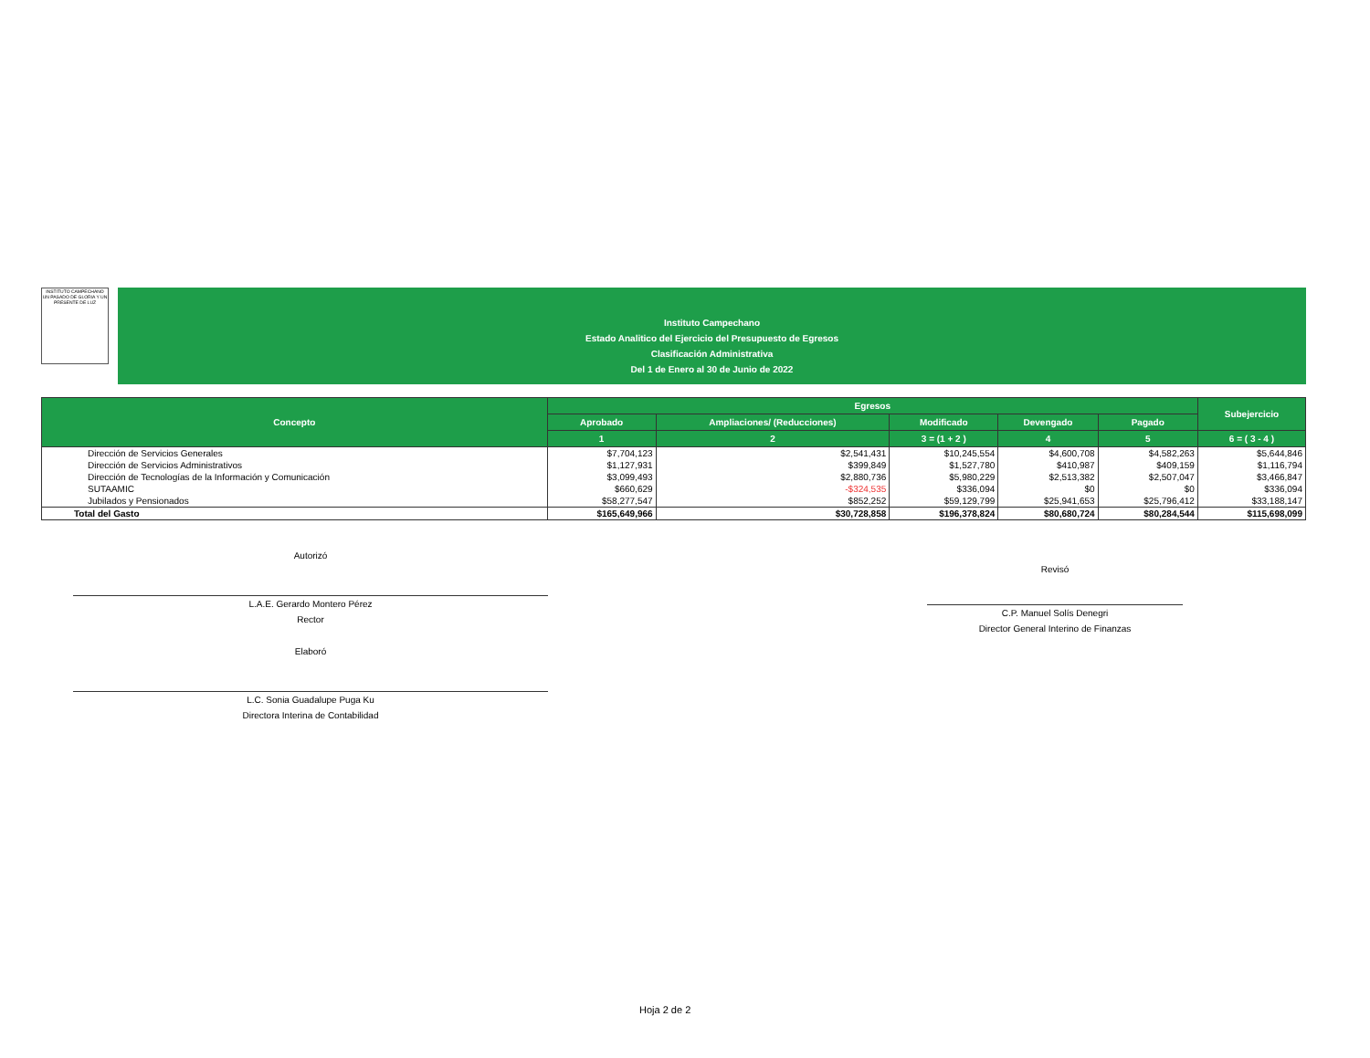INSTITUTO CAMPECHANO
UN PASADO DE GLORIA Y UN PRESENTE DE LUZ
Instituto Campechano
Estado Analitico del Ejercicio del Presupuesto de Egresos
Clasificación Administrativa
Del 1 de Enero al 30 de Junio de 2022
| Concepto | Egresos | | | | | Subejercicio |
| --- | --- | --- | --- | --- | --- | --- |
| | Aprobado | Ampliaciones/ (Reducciones) | Modificado | Devengado | Pagado | |
| | 1 | 2 | 3 = (1 + 2 ) | 4 | 5 | 6 = ( 3 - 4 ) |
| Dirección de Servicios Generales | $7,704,123 | $2,541,431 | $10,245,554 | $4,600,708 | $4,582,263 | $5,644,846 |
| Dirección de Servicios Administrativos | $1,127,931 | $399,849 | $1,527,780 | $410,987 | $409,159 | $1,116,794 |
| Dirección de Tecnologías de la Información y Comunicación | $3,099,493 | $2,880,736 | $5,980,229 | $2,513,382 | $2,507,047 | $3,466,847 |
| SUTAAMIC | $660,629 | -$324,535 | $336,094 | $0 | $0 | $336,094 |
| Jubilados y Pensionados | $58,277,547 | $852,252 | $59,129,799 | $25,941,653 | $25,796,412 | $33,188,147 |
| Total del Gasto | $165,649,966 | $30,728,858 | $196,378,824 | $80,680,724 | $80,284,544 | $115,698,099 |
Autorizó
L.A.E. Gerardo Montero Pérez
Rector
Elaboró
L.C. Sonia Guadalupe Puga Ku
Directora Interina de Contabilidad
Revisó
C.P. Manuel Solís Denegri
Director General Interino de Finanzas
Hoja 2 de 2